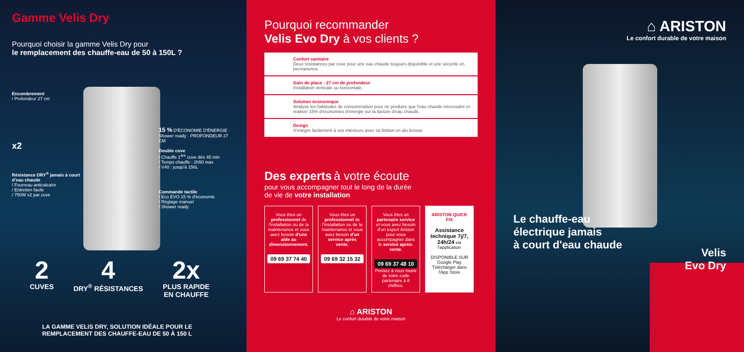Gamme Velis Dry
Pourquoi choisir la gamme Velis Dry pour
le remplacement des chauffe-eau de 50 à 150L ?
Encombrement
/ Profondeur 27 cm
x2
Résistance DRY<sup>®</sup> jamais à court d'eau chaude
/ Fourreau anticalcaire
/ Entretien facile
/ 750W x2 par cuve
15 % D'ÉCONOMIE D'ÉNERGIE · Shower ready · PROFONDEUR 27 CM
Double cuve
/ Chauffe 1<sup>ère</sup> cuve dès 45 min
/ Temps chauffe : 2h50 max
/ V40 : jusqu'à 156L
Commande tactile
/ Eco EVO 15 % d'économie
/ Réglage manuel
/ Shower ready
2
CUVES
4
DRY<sup>®</sup> RÉSISTANCES
2x
PLUS RAPIDE
EN CHAUFFE
LA GAMME VELIS DRY, SOLUTION IDÉALE POUR LE
REMPLACEMENT DES CHAUFFE-EAU DE 50 À 150 L
Pourquoi recommander
Velis Evo Dry à vos clients ?
Confort sanitaire
Deux résistances par cuve pour une eau chaude toujours disponible et une sécurité en permanence.
Gain de place : 27 cm de profondeur
Installation verticale ou horizontale.
Solution économique
Analyse les habitudes de consommation pour ne produire que l'eau chaude nécessaire et réaliser 15% d'économies d'énergie sur la facture d'eau chaude.
Design
S'intègre facilement à vos intérieurs avec sa finition en alu brossé.
Des experts à votre écoute
pour vous accompagner tout le long de la durée
de vie de votre installation
Vous êtes un professionnel de l'installation ou de la maintenance et vous avez besoin d'une aide au dimensionnement.
09 69 37 74 40
Vous êtes un professionnel de l'installation ou de la maintenance et vous avez besoin d'un service après vente.
09 69 32 15 32
Vous êtes un partenaire service et vous avez besoin d'un expert Ariston pour vous accompagner dans le service après-vente.
09 69 37 48 10
Pensez à vous munir de votre code partenaire à 8 chiffres.
ARISTON QUICK FIX
Assistance technique 7j/7, 24h/24 via l'application
DISPONIBLE SUR Google Play
Télécharger dans l'App Store
⌂ ARISTON
Le confort durable de votre maison
⌂ ARISTON
Le confort durable de votre maison
Le chauffe-eau
électrique jamais
à court d'eau chaude
Velis
Evo Dry